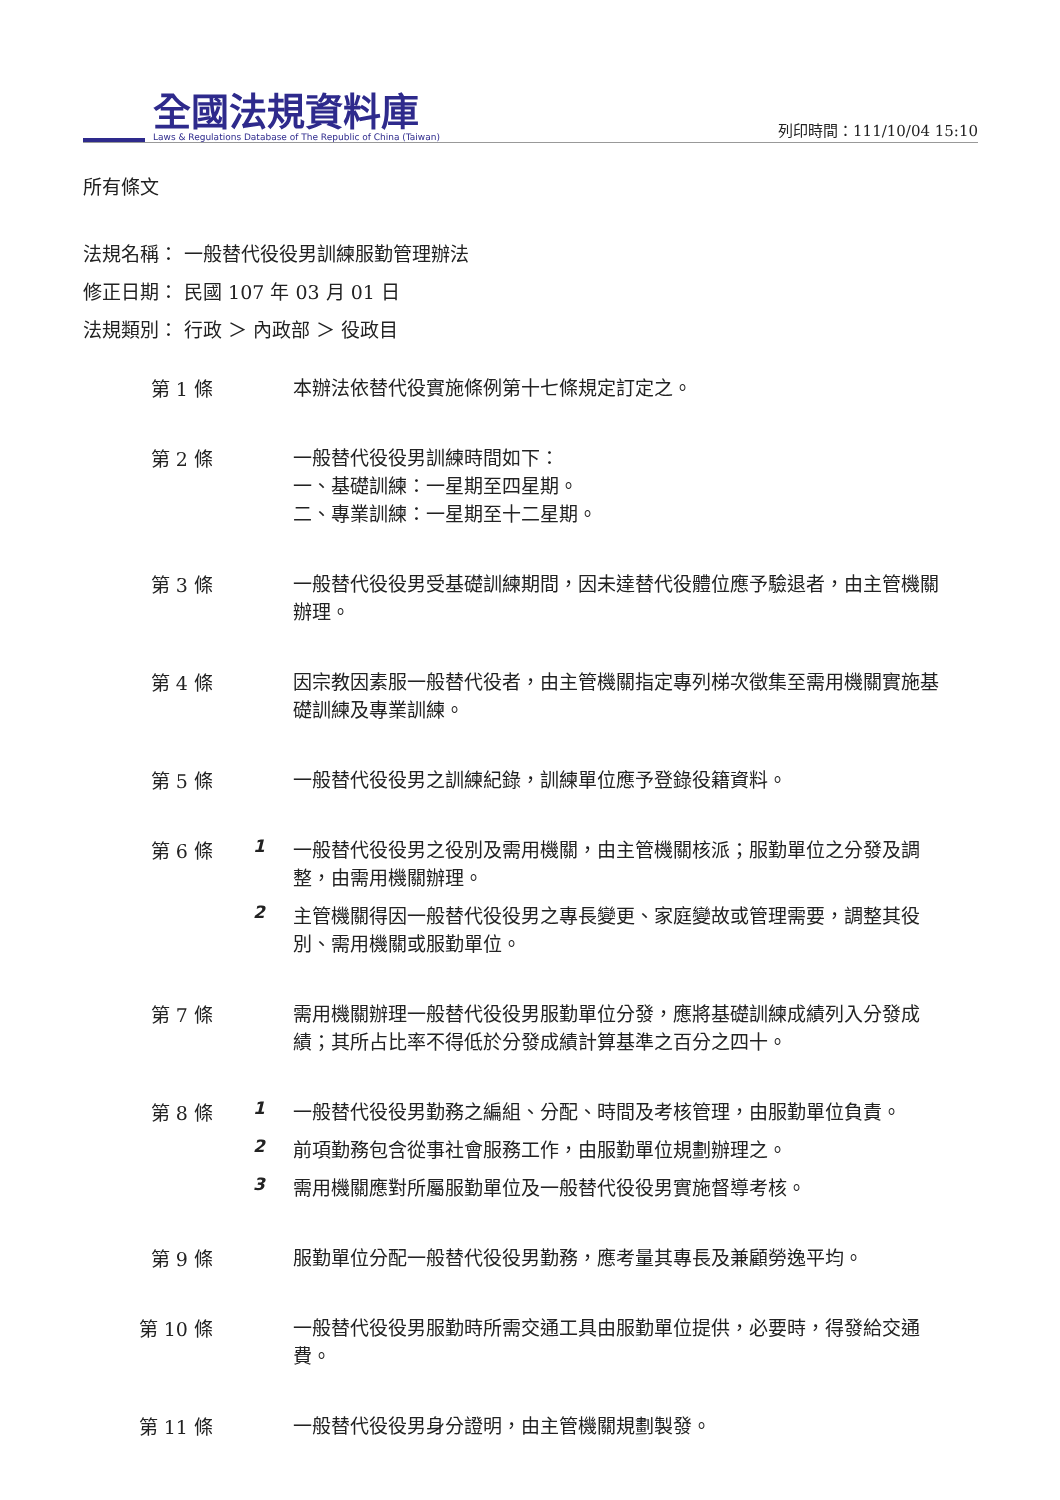全國法規資料庫
Laws & Regulations Database of The Republic of China (Taiwan)
列印時間：111/10/04 15:10
所有條文
法規名稱： 一般替代役役男訓練服勤管理辦法
修正日期： 民國 107 年 03 月 01 日
法規類別： 行政 ＞ 內政部 ＞ 役政目
第 1 條
本辦法依替代役實施條例第十七條規定訂定之。
第 2 條
一般替代役役男訓練時間如下：
一、基礎訓練：一星期至四星期。
二、專業訓練：一星期至十二星期。
第 3 條
一般替代役役男受基礎訓練期間，因未達替代役體位應予驗退者，由主管機關辦理。
第 4 條
因宗教因素服一般替代役者，由主管機關指定專列梯次徵集至需用機關實施基礎訓練及專業訓練。
第 5 條
一般替代役役男之訓練紀錄，訓練單位應予登錄役籍資料。
第 6 條 1
一般替代役役男之役別及需用機關，由主管機關核派；服勤單位之分發及調整，由需用機關辦理。
2
主管機關得因一般替代役役男之專長變更、家庭變故或管理需要，調整其役別、需用機關或服勤單位。
第 7 條
需用機關辦理一般替代役役男服勤單位分發，應將基礎訓練成績列入分發成績；其所占比率不得低於分發成績計算基準之百分之四十。
第 8 條 1
一般替代役役男勤務之編組、分配、時間及考核管理，由服勤單位負責。
2
前項勤務包含從事社會服務工作，由服勤單位規劃辦理之。
3
需用機關應對所屬服勤單位及一般替代役役男實施督導考核。
第 9 條
服勤單位分配一般替代役役男勤務，應考量其專長及兼顧勞逸平均。
第 10 條
一般替代役役男服勤時所需交通工具由服勤單位提供，必要時，得發給交通費。
第 11 條
一般替代役役男身分證明，由主管機關規劃製發。